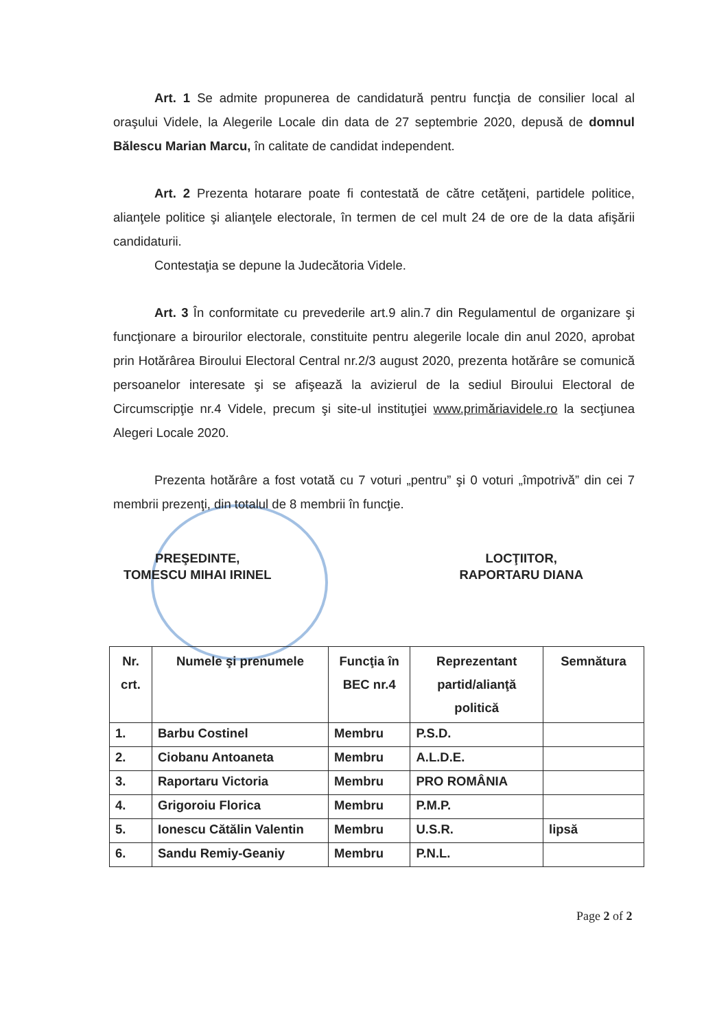Art. 1 Se admite propunerea de candidatură pentru funcţia de consilier local al oraşului Videle, la Alegerile Locale din data de 27 septembrie 2020, depusă de domnul Bălescu Marian Marcu, în calitate de candidat independent.
Art. 2 Prezenta hotarare poate fi contestată de către cetăţeni, partidele politice, alianţele politice şi alianţele electorale, în termen de cel mult 24 de ore de la data afişării candidaturii.
Contestaţia se depune la Judecătoria Videle.
Art. 3 În conformitate cu prevederile art.9 alin.7 din Regulamentul de organizare şi funcţionare a birourilor electorale, constituite pentru alegerile locale din anul 2020, aprobat prin Hotărârea Biroului Electoral Central nr.2/3 august 2020, prezenta hotărâre se comunică persoanelor interesate şi se afişează la avizierul de la sediul Biroului Electoral de Circumscripţie nr.4 Videle, precum şi site-ul instituţiei www.primăriavidele.ro la secţiunea Alegeri Locale 2020.
Prezenta hotărâre a fost votată cu 7 voturi „pentru” şi 0 voturi „împotrivă” din cei 7 membrii prezenţi, din totalul de 8 membrii în funcţie.
PREŞEDINTE,
TOMESCU MIHAI IRINEL
LOCŢIITOR,
RAPORTARU DIANA
| Nr. crt. | Numele şi prenumele | Funcţia în BEC nr.4 | Reprezentant partid/alianţă politică | Semnătura |
| --- | --- | --- | --- | --- |
| 1. | Barbu Costinel | Membru | P.S.D. | |
| 2. | Ciobanu Antoaneta | Membru | A.L.D.E. | |
| 3. | Raportaru Victoria | Membru | PRO ROMÂNIA | |
| 4. | Grigoroiu Florica | Membru | P.M.P. | |
| 5. | Ionescu Cătălin Valentin | Membru | U.S.R. | lipsă |
| 6. | Sandu Remiy-Geaniy | Membru | P.N.L. | |
Page 2 of 2